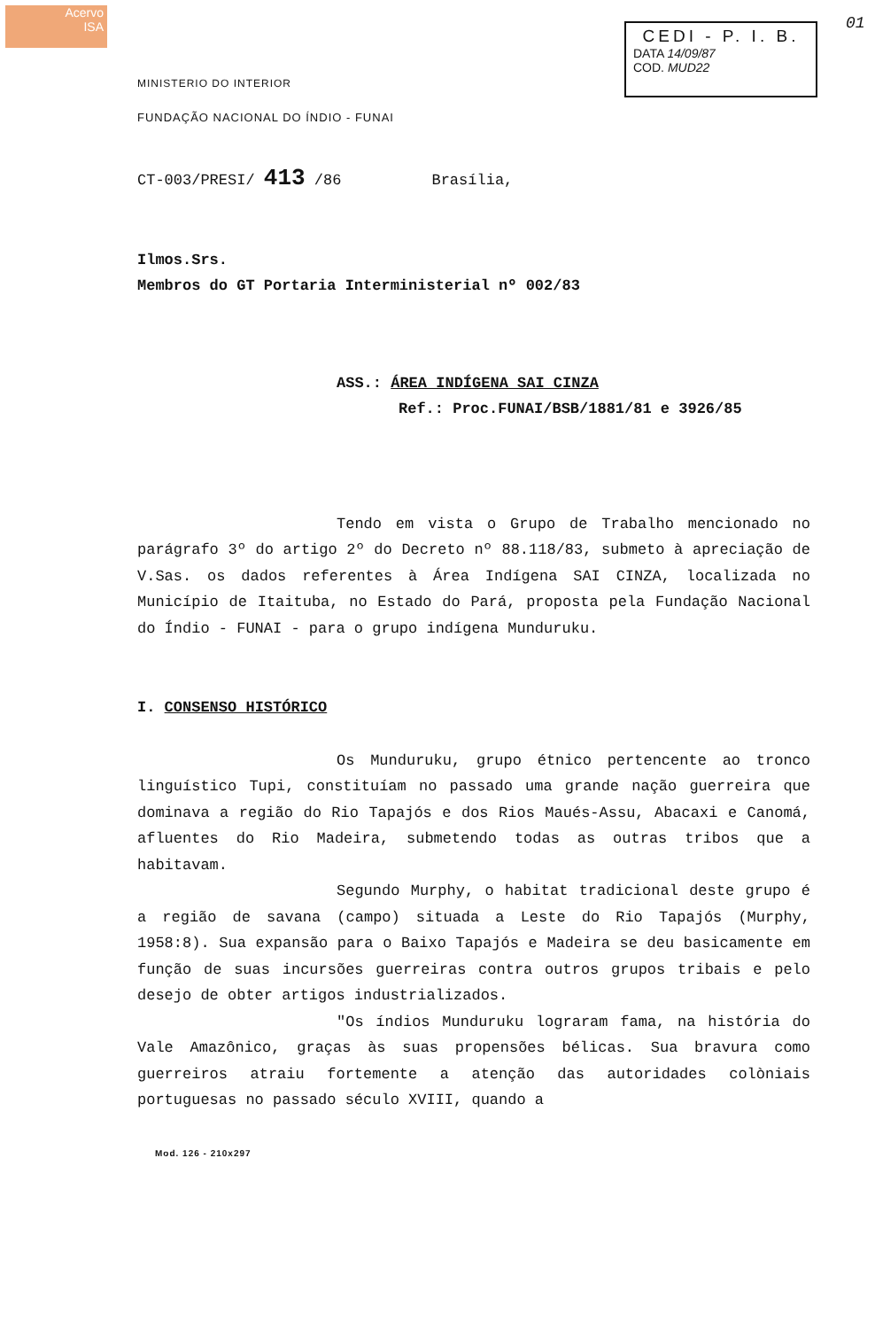Acervo
ISA
CEDI - P. I. B.
DATA 14/09/87
COD. MUD22
01
MINISTERIO DO INTERIOR
FUNDAÇÃO NACIONAL DO ÍNDIO - FUNAI
CT-003/PRESI/ 413 /86 Brasília,
Ilmos.Srs.
Membros do GT Portaria Interministerial nº 002/83
ASS.: ÁREA INDÍGENA SAI CINZA
Ref.: Proc.FUNAI/BSB/1881/81 e 3926/85
Tendo em vista o Grupo de Trabalho mencionado no parágrafo 3º do artigo 2º do Decreto nº 88.118/83, submeto à apreciação de V.Sas. os dados referentes à Área Indígena SAI CINZA, localizada no Município de Itaituba, no Estado do Pará, proposta pela Fundação Nacional do Índio - FUNAI - para o grupo indígena Munduruku.
I. CONSENSO HISTÓRICO
Os Munduruku, grupo étnico pertencente ao tronco linguístico Tupi, constituíam no passado uma grande nação guerreira que dominava a região do Rio Tapajós e dos Rios Maués-Assu, Abacaxi e Canomá, afluentes do Rio Madeira, submetendo todas as outras tribos que a habitavam.
Segundo Murphy, o habitat tradicional deste grupo é a região de savana (campo) situada a Leste do Rio Tapajós (Murphy, 1958:8). Sua expansão para o Baixo Tapajós e Madeira se deu basicamente em função de suas incursões guerreiras contra outros grupos tribais e pelo desejo de obter artigos industrializados.
"Os índios Munduruku lograram fama, na história do Vale Amazônico, graças às suas propensões bélicas. Sua bravura como guerreiros atraiu fortemente a atenção das autoridades colòniais portuguesas no passado século XVIII, quando a
Mod. 126 - 210x297